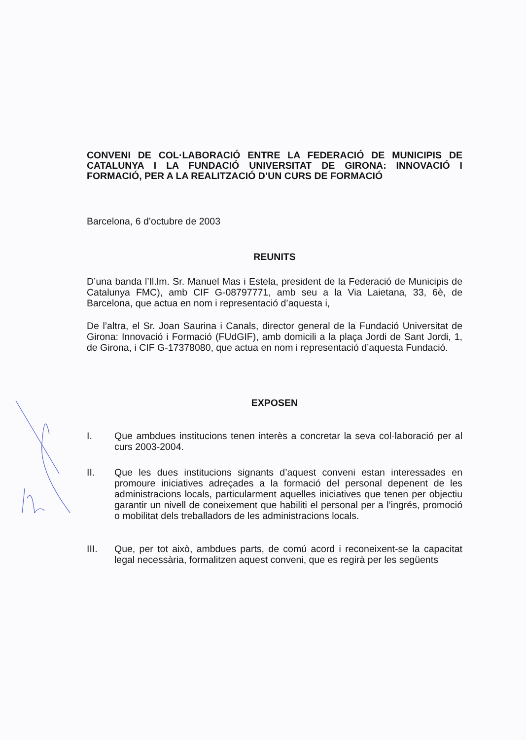CONVENI DE COL·LABORACIÓ ENTRE LA FEDERACIÓ DE MUNICIPIS DE CATALUNYA I LA FUNDACIÓ UNIVERSITAT DE GIRONA: INNOVACIÓ I FORMACIÓ, PER A LA REALITZACIÓ D’UN CURS DE FORMACIÓ
Barcelona, 6 d’octubre de 2003
REUNITS
D’una banda l’Il.lm. Sr. Manuel Mas i Estela, president de la Federació de Municipis de Catalunya FMC), amb CIF G-08797771, amb seu a la Via Laietana, 33, 6è, de Barcelona, que actua en nom i representació d’aquesta i,
De l’altra, el Sr. Joan Saurina i Canals, director general de la Fundació Universitat de Girona: Innovació i Formació (FUdGIF), amb domicili a la plaça Jordi de Sant Jordi, 1, de Girona, i CIF G-17378080, que actua en nom i representació d’aquesta Fundació.
EXPOSEN
I. Que ambdues institucions tenen interès a concretar la seva col·laboració per al curs 2003-2004.
II. Que les dues institucions signants d’aquest conveni estan interessades en promoure iniciatives adreçades a la formació del personal depenent de les administracions locals, particularment aquelles iniciatives que tenen per objectiu garantir un nivell de coneixement que habiliti el personal per a l’ingrés, promoció o mobilitat dels treballadors de les administracions locals.
III. Que, per tot això, ambdues parts, de comú acord i reconeixent-se la capacitat legal necessària, formalitzen aquest conveni, que es regirà per les següents